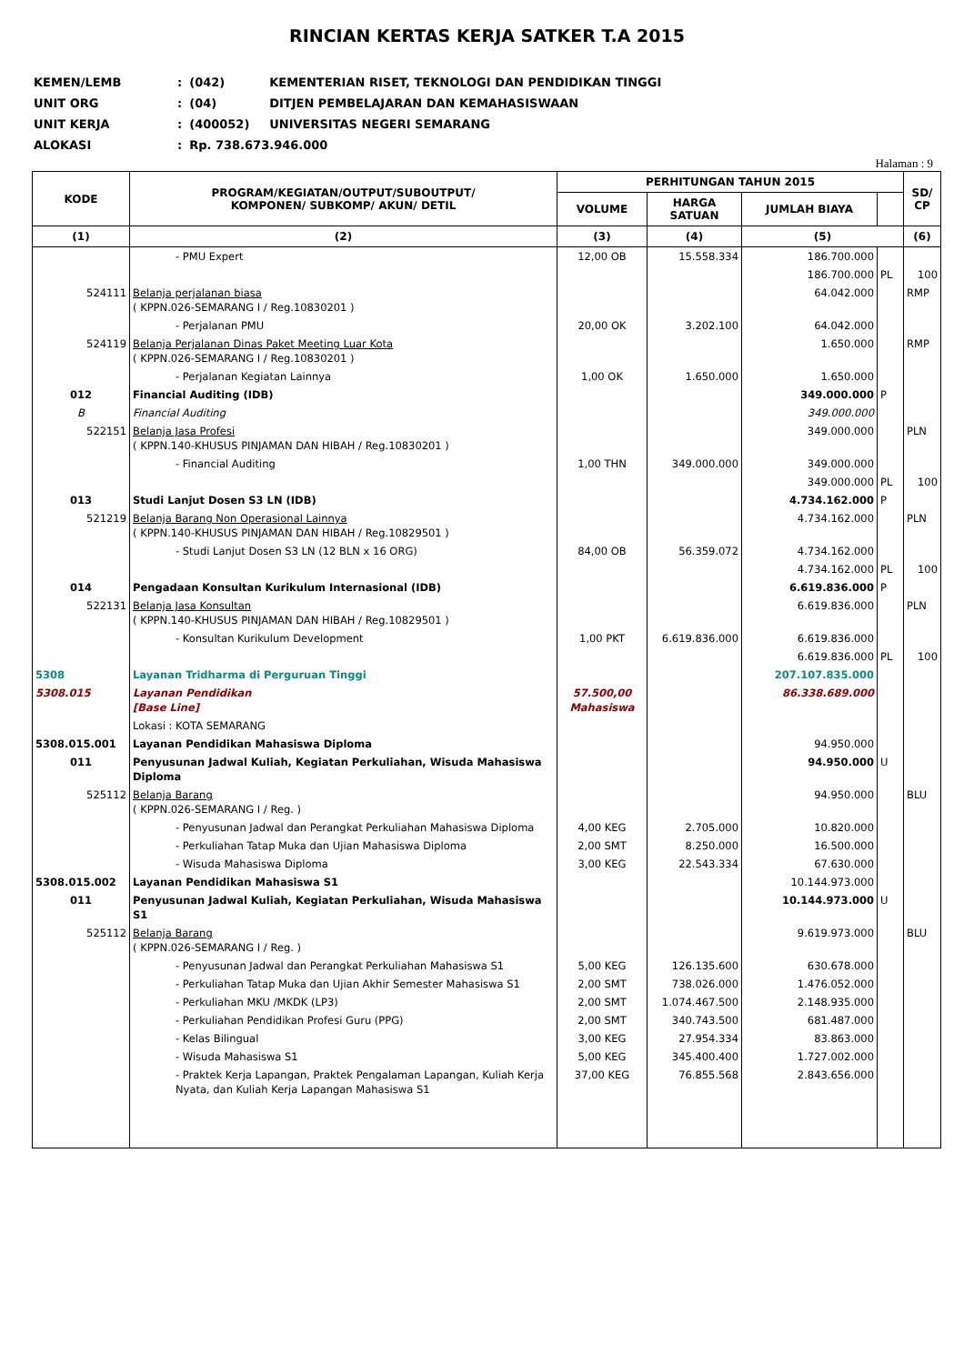RINCIAN KERTAS KERJA SATKER T.A 2015
| KEMEN/LEMB | : | (042) | KEMENTERIAN RISET, TEKNOLOGI DAN PENDIDIKAN TINGGI |
| UNIT ORG | : | (04) | DITJEN PEMBELAJARAN DAN KEMAHASISWAAN |
| UNIT KERJA | : | (400052) | UNIVERSITAS NEGERI SEMARANG |
| ALOKASI | : | Rp. 738.673.946.000 | |
Halaman : 9
| KODE | PROGRAM/KEGIATAN/OUTPUT/SUBOUTPUT/ KOMPONEN/ SUBKOMP/ AKUN/ DETIL | PERHITUNGAN TAHUN 2015 | | | | SD/ CP |
| --- | --- | --- | --- | --- | --- | --- |
| | | VOLUME | HARGA SATUAN | JUMLAH BIAYA | | |
| (1) | (2) | (3) | (4) | (5) | | (6) |
| | - PMU Expert | 12,00 OB | 15.558.334 | 186.700.000 | | |
| | | | | 186.700.000 | PL | 100 |
| 524111 | Belanja perjalanan biasa ( KPPN.026-SEMARANG I / Reg.10830201 ) | | | 64.042.000 | | RMP |
| | - Perjalanan PMU | 20,00 OK | 3.202.100 | 64.042.000 | | |
| 524119 | Belanja Perjalanan Dinas Paket Meeting Luar Kota ( KPPN.026-SEMARANG I / Reg.10830201 ) | | | 1.650.000 | | RMP |
| | - Perjalanan Kegiatan Lainnya | 1,00 OK | 1.650.000 | 1.650.000 | | |
| 012 | Financial Auditing (IDB) | | | 349.000.000 | P | |
| B | Financial Auditing | | | 349.000.000 | | |
| 522151 | Belanja Jasa Profesi ( KPPN.140-KHUSUS PINJAMAN DAN HIBAH / Reg.10830201 ) | | | 349.000.000 | | PLN |
| | - Financial Auditing | 1,00 THN | 349.000.000 | 349.000.000 | | |
| | | | | 349.000.000 | PL | 100 |
| 013 | Studi Lanjut Dosen S3 LN (IDB) | | | 4.734.162.000 | P | |
| 521219 | Belanja Barang Non Operasional Lainnya ( KPPN.140-KHUSUS PINJAMAN DAN HIBAH / Reg.10829501 ) | | | 4.734.162.000 | | PLN |
| | - Studi Lanjut Dosen S3 LN (12 BLN x 16 ORG) | 84,00 OB | 56.359.072 | 4.734.162.000 | | |
| | | | | 4.734.162.000 | PL | 100 |
| 014 | Pengadaan Konsultan Kurikulum Internasional (IDB) | | | 6.619.836.000 | P | |
| 522131 | Belanja Jasa Konsultan ( KPPN.140-KHUSUS PINJAMAN DAN HIBAH / Reg.10829501 ) | | | 6.619.836.000 | | PLN |
| | - Konsultan Kurikulum Development | 1,00 PKT | 6.619.836.000 | 6.619.836.000 | | |
| | | | | 6.619.836.000 | PL | 100 |
| 5308 | Layanan Tridharma di Perguruan Tinggi | | | 207.107.835.000 | | |
| 5308.015 | Layanan Pendidikan [Base Line] | 57.500,00 Mahasiswa | | 86.338.689.000 | | |
| | Lokasi : KOTA SEMARANG | | | | | |
| 5308.015.001 | Layanan Pendidikan Mahasiswa Diploma | | | 94.950.000 | | |
| 011 | Penyusunan Jadwal Kuliah, Kegiatan Perkuliahan, Wisuda Mahasiswa Diploma | | | 94.950.000 | U | |
| 525112 | Belanja Barang ( KPPN.026-SEMARANG I / Reg. ) | | | 94.950.000 | | BLU |
| | - Penyusunan Jadwal dan Perangkat Perkuliahan Mahasiswa Diploma | 4,00 KEG | 2.705.000 | 10.820.000 | | |
| | - Perkuliahan Tatap Muka dan Ujian Mahasiswa Diploma | 2,00 SMT | 8.250.000 | 16.500.000 | | |
| | - Wisuda Mahasiswa Diploma | 3,00 KEG | 22.543.334 | 67.630.000 | | |
| 5308.015.002 | Layanan Pendidikan Mahasiswa S1 | | | 10.144.973.000 | | |
| 011 | Penyusunan Jadwal Kuliah, Kegiatan Perkuliahan, Wisuda Mahasiswa S1 | | | 10.144.973.000 | U | |
| 525112 | Belanja Barang ( KPPN.026-SEMARANG I / Reg. ) | | | 9.619.973.000 | | BLU |
| | - Penyusunan Jadwal dan Perangkat Perkuliahan Mahasiswa S1 | 5,00 KEG | 126.135.600 | 630.678.000 | | |
| | - Perkuliahan Tatap Muka dan Ujian Akhir Semester Mahasiswa S1 | 2,00 SMT | 738.026.000 | 1.476.052.000 | | |
| | - Perkuliahan MKU /MKDK (LP3) | 2,00 SMT | 1.074.467.500 | 2.148.935.000 | | |
| | - Perkuliahan Pendidikan Profesi Guru (PPG) | 2,00 SMT | 340.743.500 | 681.487.000 | | |
| | - Kelas Bilingual | 3,00 KEG | 27.954.334 | 83.863.000 | | |
| | - Wisuda Mahasiswa S1 | 5,00 KEG | 345.400.400 | 1.727.002.000 | | |
| | - Praktek Kerja Lapangan, Praktek Pengalaman Lapangan, Kuliah Kerja Nyata, dan Kuliah Kerja Lapangan Mahasiswa S1 | 37,00 KEG | 76.855.568 | 2.843.656.000 | | |